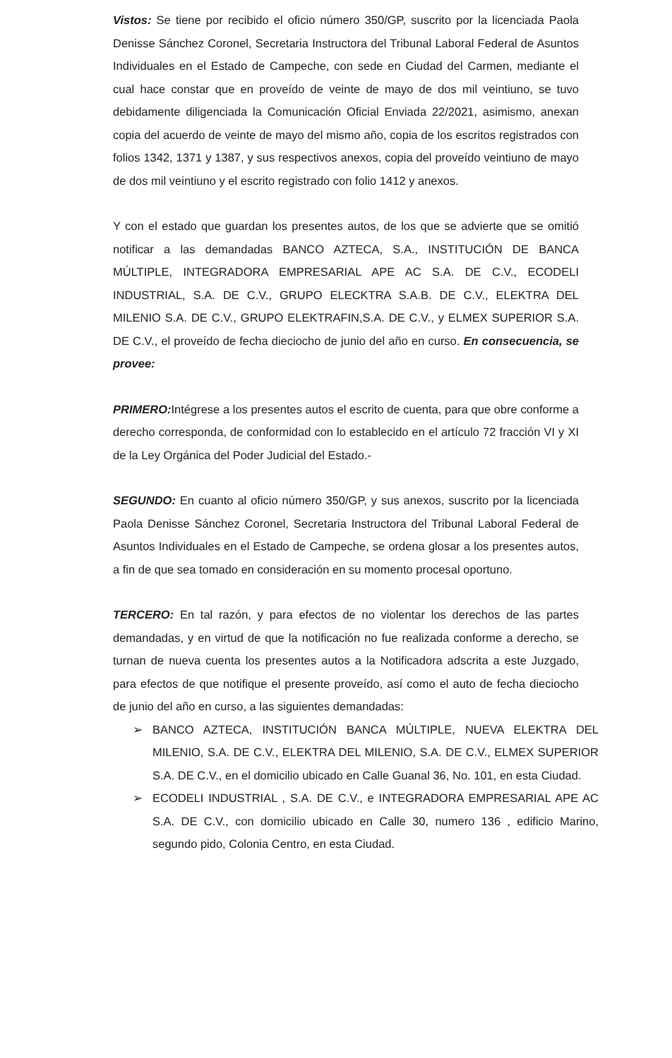Vistos: Se tiene por recibido el oficio número 350/GP, suscrito por la licenciada Paola Denisse Sánchez Coronel, Secretaria Instructora del Tribunal Laboral Federal de Asuntos Individuales en el Estado de Campeche, con sede en Ciudad del Carmen, mediante el cual hace constar que en proveído de veinte de mayo de dos mil veintiuno, se tuvo debidamente diligenciada la Comunicación Oficial Enviada 22/2021, asimismo, anexan copia del acuerdo de veinte de mayo del mismo año, copia de los escritos registrados con folios 1342, 1371 y 1387, y sus respectivos anexos, copia del proveído veintiuno de mayo de dos mil veintiuno y el escrito registrado con folio 1412 y anexos.
Y con el estado que guardan los presentes autos, de los que se advierte que se omitió notificar a las demandadas BANCO AZTECA, S.A., INSTITUCIÓN DE BANCA MÚLTIPLE, INTEGRADORA EMPRESARIAL APE AC S.A. DE C.V., ECODELI INDUSTRIAL, S.A. DE C.V., GRUPO ELECKTRA S.A.B. DE C.V., ELEKTRA DEL MILENIO S.A. DE C.V., GRUPO ELEKTRAFIN,S.A. DE C.V., y ELMEX SUPERIOR S.A. DE C.V., el proveído de fecha dieciocho de junio del año en curso. En consecuencia, se provee:
PRIMERO: Intégrese a los presentes autos el escrito de cuenta, para que obre conforme a derecho corresponda, de conformidad con lo establecido en el artículo 72 fracción VI y XI de la Ley Orgánica del Poder Judicial del Estado.-
SEGUNDO: En cuanto al oficio número 350/GP, y sus anexos, suscrito por la licenciada Paola Denisse Sánchez Coronel, Secretaria Instructora del Tribunal Laboral Federal de Asuntos Individuales en el Estado de Campeche, se ordena glosar a los presentes autos, a fin de que sea tomado en consideración en su momento procesal oportuno.
TERCERO: En tal razón, y para efectos de no violentar los derechos de las partes demandadas, y en virtud de que la notificación no fue realizada conforme a derecho, se turnan de nueva cuenta los presentes autos a la Notificadora adscrita a este Juzgado, para efectos de que notifique el presente proveído, así como el auto de fecha dieciocho de junio del año en curso, a las siguientes demandadas:
➢ BANCO AZTECA, INSTITUCIÓN BANCA MÚLTIPLE, NUEVA ELEKTRA DEL MILENIO, S.A. DE C.V., ELEKTRA DEL MILENIO, S.A. DE C.V., ELMEX SUPERIOR S.A. DE C.V., en el domicilio ubicado en Calle Guanal 36, No. 101, en esta Ciudad.
➢ ECODELI INDUSTRIAL , S.A. DE C.V., e INTEGRADORA EMPRESARIAL APE AC S.A. DE C.V., con domicilio ubicado en Calle 30, numero 136 , edificio Marino, segundo pido, Colonia Centro, en esta Ciudad.